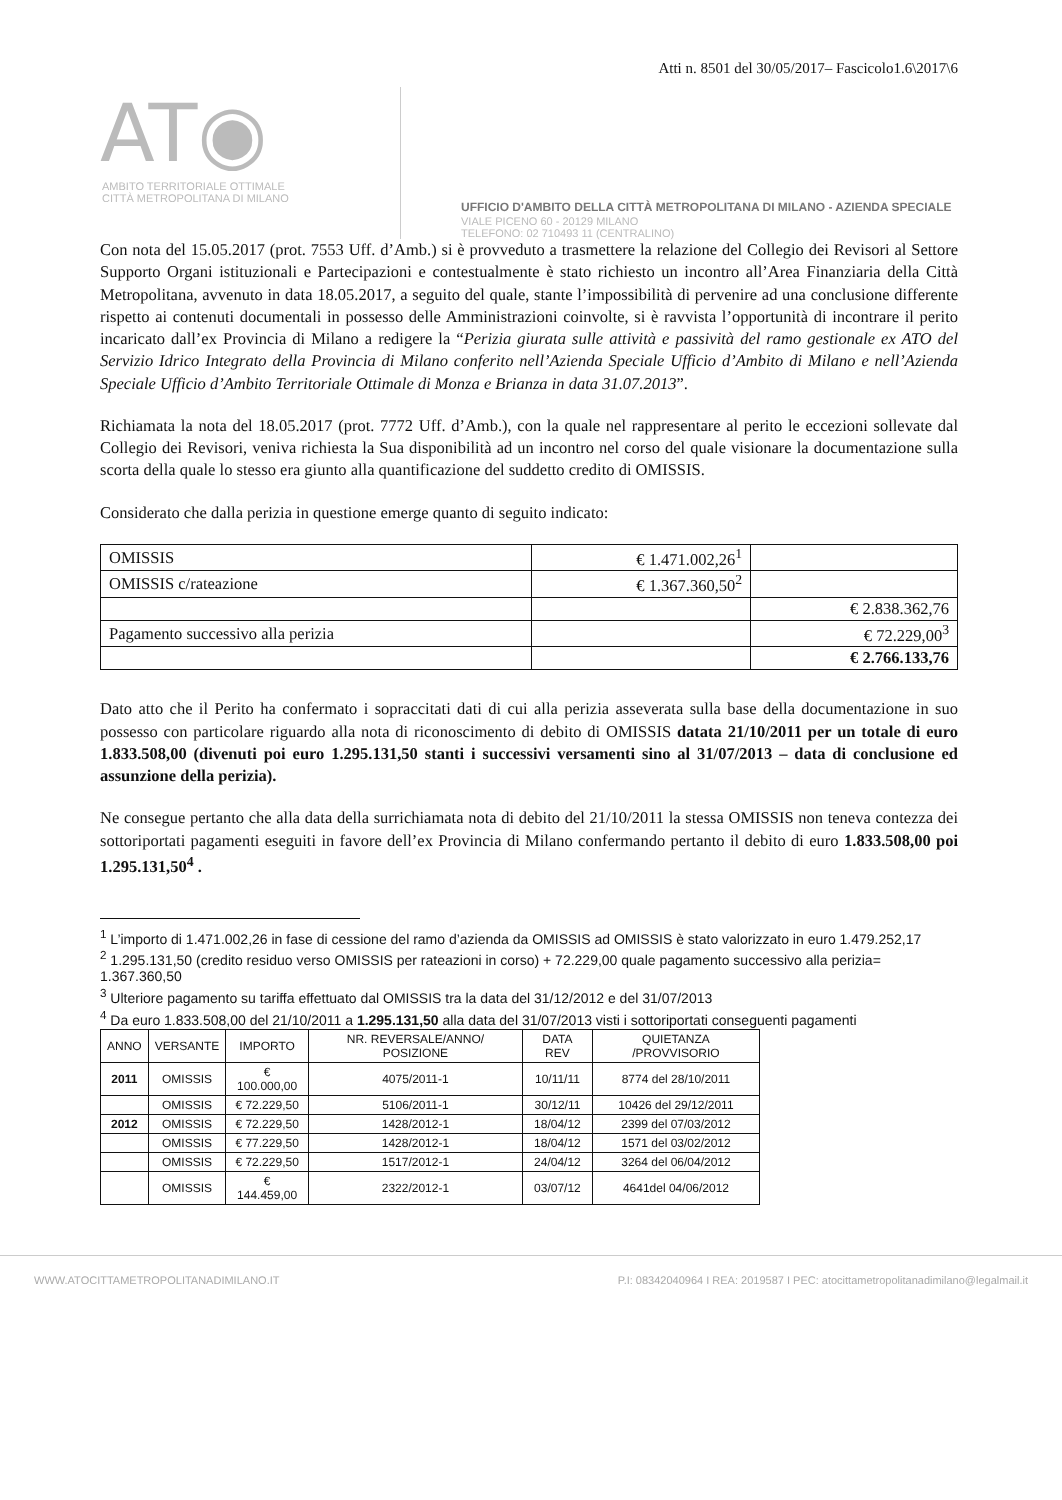Atti n. 8501 del 30/05/2017– Fascicolo1.6\2017\6
AT◉
AMBITO TERRITORIALE OTTIMALE
CITTÀ METROPOLITANA DI MILANO
UFFICIO D'AMBITO DELLA CITTÀ METROPOLITANA DI MILANO - AZIENDA SPECIALE
VIALE PICENO 60 - 20129 MILANO
TELEFONO: 02 710493 11 (CENTRALINO)
Con nota del 15.05.2017 (prot. 7553 Uff. d’Amb.) si è provveduto a trasmettere la relazione del Collegio dei Revisori al Settore Supporto Organi istituzionali e Partecipazioni e contestualmente è stato richiesto un incontro all’Area Finanziaria della Città Metropolitana, avvenuto in data 18.05.2017, a seguito del quale, stante l’impossibilità di pervenire ad una conclusione differente rispetto ai contenuti documentali in possesso delle Amministrazioni coinvolte, si è ravvista l’opportunità di incontrare il perito incaricato dall’ex Provincia di Milano a redigere la “Perizia giurata sulle attività e passività del ramo gestionale ex ATO del Servizio Idrico Integrato della Provincia di Milano conferito nell’Azienda Speciale Ufficio d’Ambito di Milano e nell’Azienda Speciale Ufficio d’Ambito Territoriale Ottimale di Monza e Brianza in data 31.07.2013”.
Richiamata la nota del 18.05.2017 (prot. 7772 Uff. d’Amb.), con la quale nel rappresentare al perito le eccezioni sollevate dal Collegio dei Revisori, veniva richiesta la Sua disponibilità ad un incontro nel corso del quale visionare la documentazione sulla scorta della quale lo stesso era giunto alla quantificazione del suddetto credito di OMISSIS.
Considerato che dalla perizia in questione emerge quanto di seguito indicato:
| OMISSIS | € 1.471.002,26<sup>1</sup> | |
| OMISSIS c/rateazione | € 1.367.360,50<sup>2</sup> | |
| | | € 2.838.362,76 |
| Pagamento successivo alla perizia | | € 72.229,00<sup>3</sup> |
| | | € 2.766.133,76 |
Dato atto che il Perito ha confermato i sopraccitati dati di cui alla perizia asseverata sulla base della documentazione in suo possesso con particolare riguardo alla nota di riconoscimento di debito di OMISSIS datata 21/10/2011 per un totale di euro 1.833.508,00 (divenuti poi euro 1.295.131,50 stanti i successivi versamenti sino al 31/07/2013 – data di conclusione ed assunzione della perizia).
Ne consegue pertanto che alla data della surrichiamata nota di debito del 21/10/2011 la stessa OMISSIS non teneva contezza dei sottoriportati pagamenti eseguiti in favore dell’ex Provincia di Milano confermando pertanto il debito di euro 1.833.508,00 poi 1.295.131,50<sup>4</sup> .
<sup>1</sup> L’importo di 1.471.002,26 in fase di cessione del ramo d’azienda da OMISSIS ad OMISSIS è stato valorizzato in euro 1.479.252,17
<sup>2</sup> 1.295.131,50 (credito residuo verso OMISSIS per rateazioni in corso) + 72.229,00 quale pagamento successivo alla perizia= 1.367.360,50
<sup>3</sup> Ulteriore pagamento su tariffa effettuato dal OMISSIS tra la data del 31/12/2012 e del 31/07/2013
<sup>4</sup> Da euro 1.833.508,00 del 21/10/2011 a 1.295.131,50 alla data del 31/07/2013 visti i sottoriportati conseguenti pagamenti
| ANNO | VERSANTE | IMPORTO | NR. REVERSALE/ANNO/ POSIZIONE | DATA REV | QUIETANZA /PROVVISORIO |
| --- | --- | --- | --- | --- | --- |
| 2011 | OMISSIS | € 100.000,00 | 4075/2011-1 | 10/11/11 | 8774 del 28/10/2011 |
| | OMISSIS | € 72.229,50 | 5106/2011-1 | 30/12/11 | 10426 del 29/12/2011 |
| 2012 | OMISSIS | € 72.229,50 | 1428/2012-1 | 18/04/12 | 2399 del 07/03/2012 |
| | OMISSIS | € 77.229,50 | 1428/2012-1 | 18/04/12 | 1571 del 03/02/2012 |
| | OMISSIS | € 72.229,50 | 1517/2012-1 | 24/04/12 | 3264 del 06/04/2012 |
| | OMISSIS | € 144.459,00 | 2322/2012-1 | 03/07/12 | 4641del 04/06/2012 |
WWW.ATOCITTAMETROPOLITANADIMILANO.IT P.I: 08342040964 I REA: 2019587 I PEC: atocittametropolitanadimilano@legalmail.it